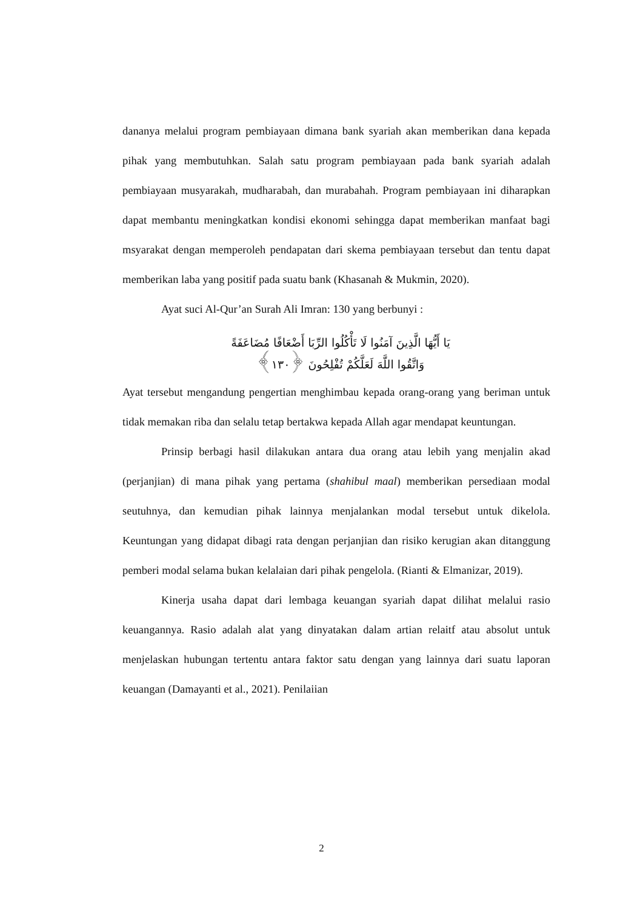dananya melalui program pembiayaan dimana bank syariah akan memberikan dana kepada pihak yang membutuhkan. Salah satu program pembiayaan pada bank syariah adalah pembiayaan musyarakah, mudharabah, dan murabahah. Program pembiayaan ini diharapkan dapat membantu meningkatkan kondisi ekonomi sehingga dapat memberikan manfaat bagi msyarakat dengan memperoleh pendapatan dari skema pembiayaan tersebut dan tentu dapat memberikan laba yang positif pada suatu bank (Khasanah & Mukmin, 2020).
Ayat suci Al-Qur’an Surah Ali Imran: 130 yang berbunyi :
يَا أَيُّهَا الَّذِينَ آمَنُوا لَا تَأْكُلُوا الرِّبَا أَضْعَافًا مُضَاعَفَةً
وَاتَّقُوا اللَّهَ لَعَلَّكُمْ تُفْلِحُونَ ﴿١٣٠﴾
Ayat tersebut mengandung pengertian menghimbau kepada orang-orang yang beriman untuk tidak memakan riba dan selalu tetap bertakwa kepada Allah agar mendapat keuntungan.
Prinsip berbagi hasil dilakukan antara dua orang atau lebih yang menjalin akad (perjanjian) di mana pihak yang pertama (shahibul maal) memberikan persediaan modal seutuhnya, dan kemudian pihak lainnya menjalankan modal tersebut untuk dikelola. Keuntungan yang didapat dibagi rata dengan perjanjian dan risiko kerugian akan ditanggung pemberi modal selama bukan kelalaian dari pihak pengelola. (Rianti & Elmanizar, 2019).
Kinerja usaha dapat dari lembaga keuangan syariah dapat dilihat melalui rasio keuangannya. Rasio adalah alat yang dinyatakan dalam artian relaitf atau absolut untuk menjelaskan hubungan tertentu antara faktor satu dengan yang lainnya dari suatu laporan keuangan (Damayanti et al., 2021). Penilaiian
2